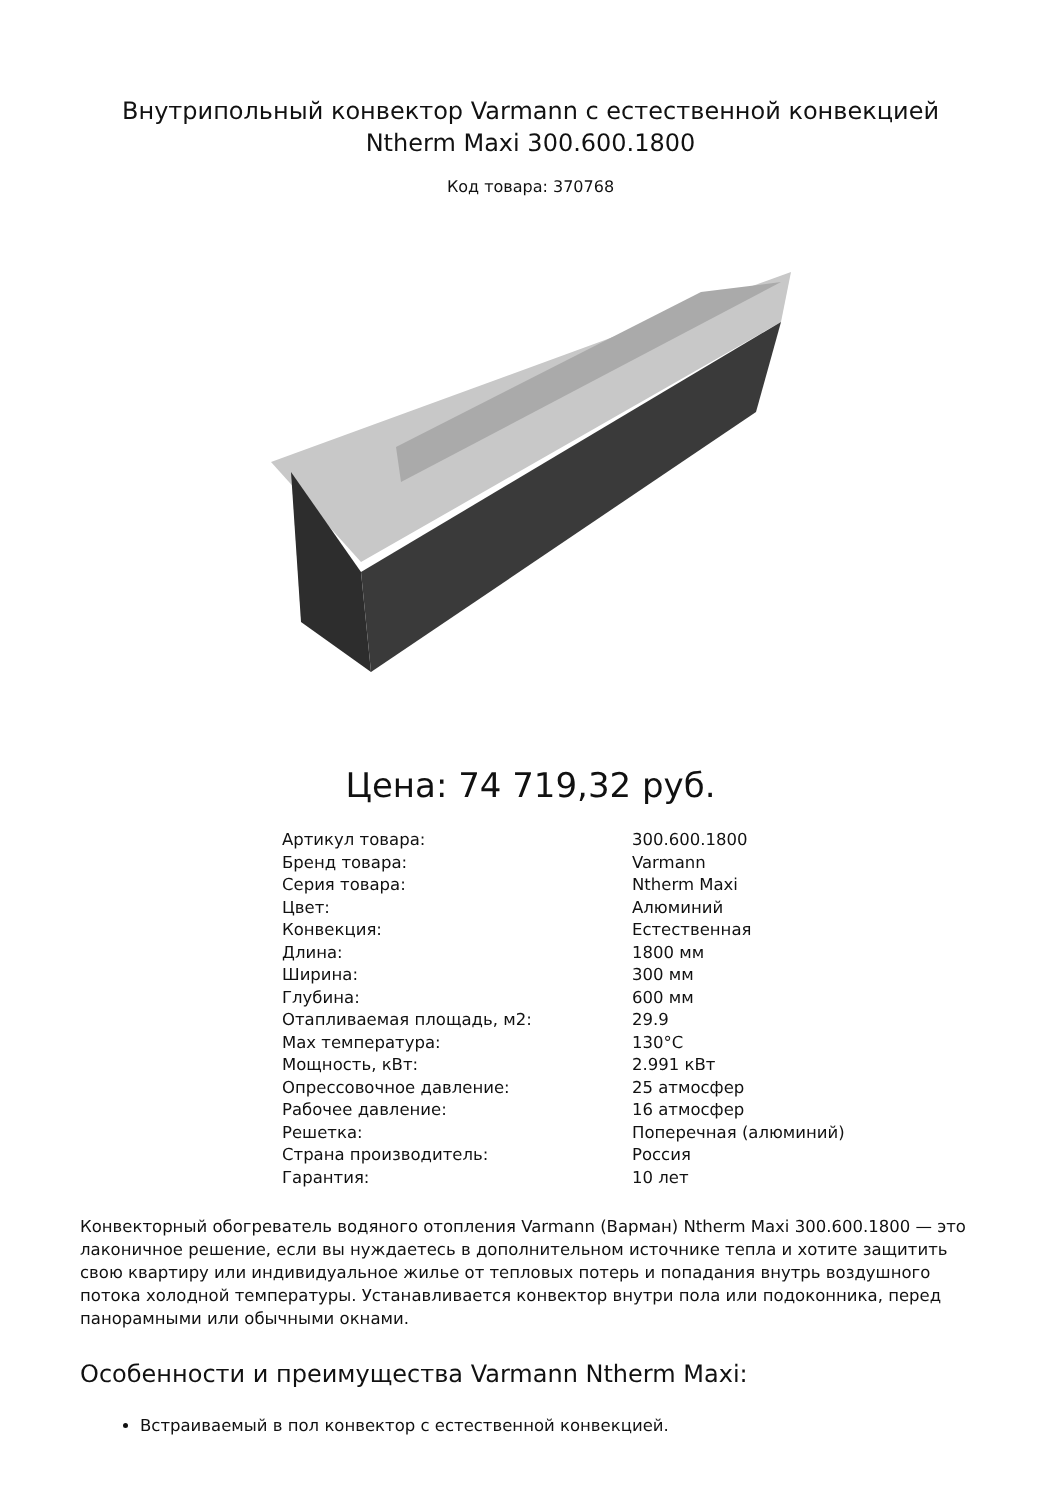Внутрипольный конвектор Varmann с естественной конвекцией Ntherm Maxi 300.600.1800
Код товара: 370768
Цена: 74 719,32 руб.
| Артикул товара: | 300.600.1800 |
| Бренд товара: | Varmann |
| Серия товара: | Ntherm Maxi |
| Цвет: | Алюминий |
| Конвекция: | Естественная |
| Длина: | 1800 мм |
| Ширина: | 300 мм |
| Глубина: | 600 мм |
| Отапливаемая площадь, м2: | 29.9 |
| Max температура: | 130°C |
| Мощность, кВт: | 2.991 кВт |
| Опрессовочное давление: | 25 атмосфер |
| Рабочее давление: | 16 атмосфер |
| Решетка: | Поперечная (алюминий) |
| Страна производитель: | Россия |
| Гарантия: | 10 лет |
Конвекторный обогреватель водяного отопления Varmann (Варман) Ntherm Maxi 300.600.1800 — это лаконичное решение, если вы нуждаетесь в дополнительном источнике тепла и хотите защитить свою квартиру или индивидуальное жилье от тепловых потерь и попадания внутрь воздушного потока холодной температуры. Устанавливается конвектор внутри пола или подоконника, перед панорамными или обычными окнами.
Особенности и преимущества Varmann Ntherm Maxi:
Встраиваемый в пол конвектор с естественной конвекцией.